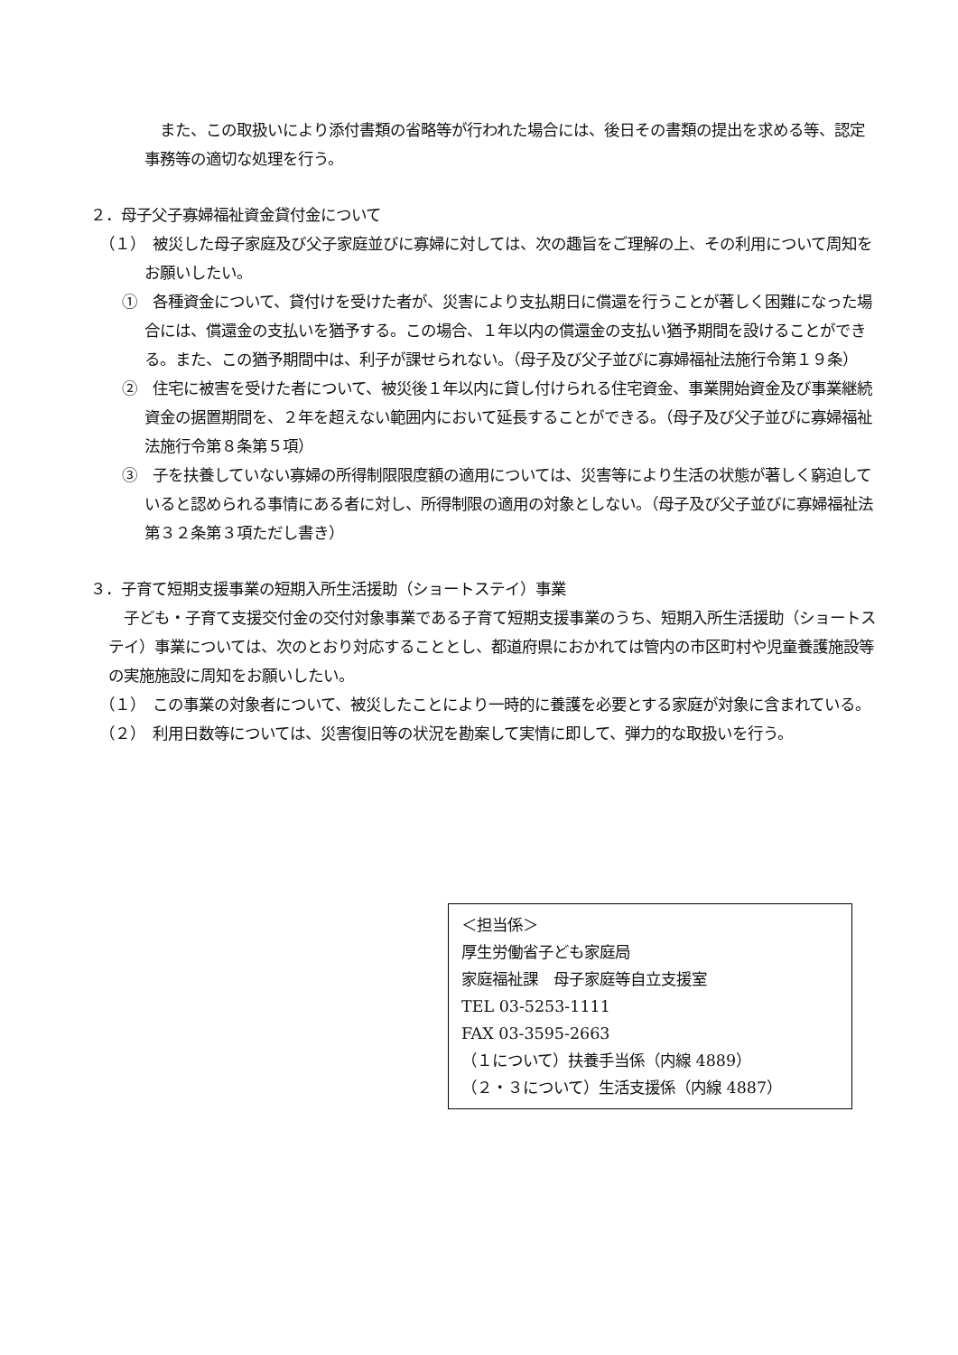また、この取扱いにより添付書類の省略等が行われた場合には、後日その書類の提出を求める等、認定事務等の適切な処理を行う。
２．母子父子寡婦福祉資金貸付金について
（１）　被災した母子家庭及び父子家庭並びに寡婦に対しては、次の趣旨をご理解の上、その利用について周知をお願いしたい。
①　各種資金について、貸付けを受けた者が、災害により支払期日に償還を行うことが著しく困難になった場合には、償還金の支払いを猶予する。この場合、１年以内の償還金の支払い猶予期間を設けることができる。また、この猶予期間中は、利子が課せられない。（母子及び父子並びに寡婦福祉法施行令第１９条）
②　住宅に被害を受けた者について、被災後１年以内に貸し付けられる住宅資金、事業開始資金及び事業継続資金の据置期間を、２年を超えない範囲内において延長することができる。（母子及び父子並びに寡婦福祉法施行令第８条第５項）
③　子を扶養していない寡婦の所得制限限度額の適用については、災害等により生活の状態が著しく窮迫していると認められる事情にある者に対し、所得制限の適用の対象としない。（母子及び父子並びに寡婦福祉法第３２条第３項ただし書き）
３．子育て短期支援事業の短期入所生活援助（ショートステイ）事業
　子ども・子育て支援交付金の交付対象事業である子育て短期支援事業のうち、短期入所生活援助（ショートステイ）事業については、次のとおり対応することとし、都道府県におかれては管内の市区町村や児童養護施設等の実施施設に周知をお願いしたい。
（１）　この事業の対象者について、被災したことにより一時的に養護を必要とする家庭が対象に含まれている。
（２）　利用日数等については、災害復旧等の状況を勘案して実情に即して、弾力的な取扱いを行う。
＜担当係＞
厚生労働省子ども家庭局
家庭福祉課　母子家庭等自立支援室
TEL 03-5253-1111
FAX 03-3595-2663
（１について）扶養手当係（内線 4889）
（２・３について）生活支援係（内線 4887）